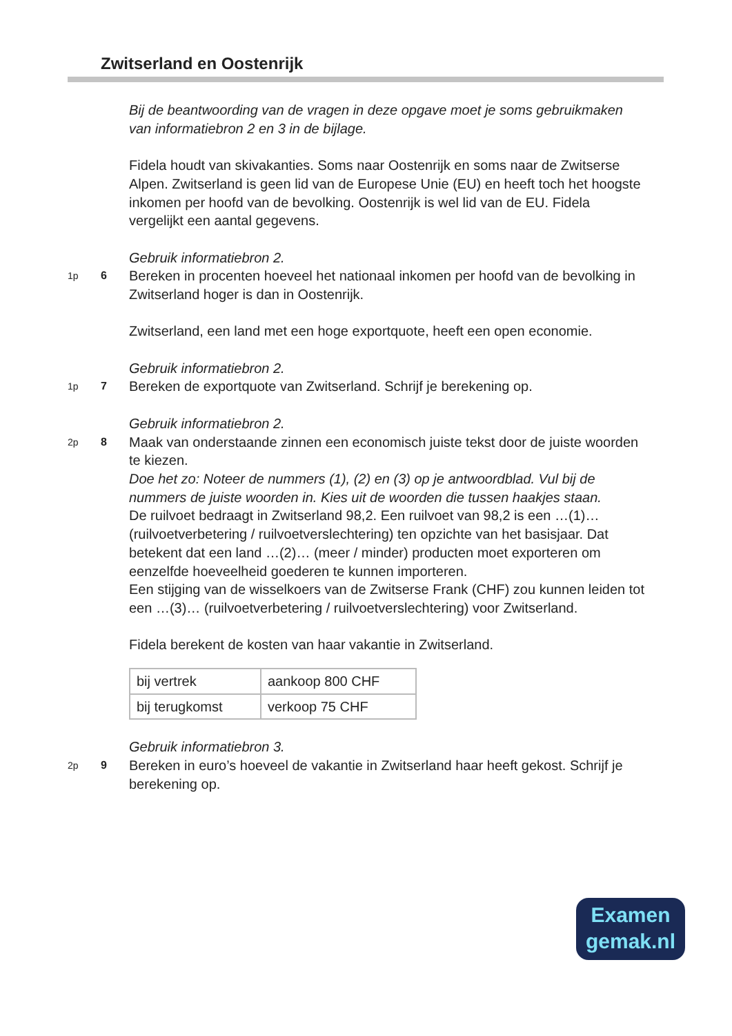Zwitserland en Oostenrijk
Bij de beantwoording van de vragen in deze opgave moet je soms gebruikmaken van informatiebron 2 en 3 in de bijlage.
Fidela houdt van skivakanties. Soms naar Oostenrijk en soms naar de Zwitserse Alpen. Zwitserland is geen lid van de Europese Unie (EU) en heeft toch het hoogste inkomen per hoofd van de bevolking. Oostenrijk is wel lid van de EU. Fidela vergelijkt een aantal gegevens.
Gebruik informatiebron 2.
1p 6
Bereken in procenten hoeveel het nationaal inkomen per hoofd van de bevolking in Zwitserland hoger is dan in Oostenrijk.
Zwitserland, een land met een hoge exportquote, heeft een open economie.
Gebruik informatiebron 2.
1p 7
Bereken de exportquote van Zwitserland. Schrijf je berekening op.
Gebruik informatiebron 2.
2p 8
Maak van onderstaande zinnen een economisch juiste tekst door de juiste woorden te kiezen.
Doe het zo: Noteer de nummers (1), (2) en (3) op je antwoordblad. Vul bij de nummers de juiste woorden in. Kies uit de woorden die tussen haakjes staan.
De ruilvoet bedraagt in Zwitserland 98,2. Een ruilvoet van 98,2 is een …(1)… (ruilvoetverbetering / ruilvoetverslechtering) ten opzichte van het basisjaar. Dat betekent dat een land …(2)… (meer / minder) producten moet exporteren om eenzelfde hoeveelheid goederen te kunnen importeren.
Een stijging van de wisselkoers van de Zwitserse Frank (CHF) zou kunnen leiden tot een …(3)… (ruilvoetverbetering / ruilvoetverslechtering) voor Zwitserland.
Fidela berekent de kosten van haar vakantie in Zwitserland.
| bij vertrek | aankoop 800 CHF |
| bij terugkomst | verkoop 75 CHF |
Gebruik informatiebron 3.
2p 9
Bereken in euro’s hoeveel de vakantie in Zwitserland haar heeft gekost. Schrijf je berekening op.
Examen
gemak.nl